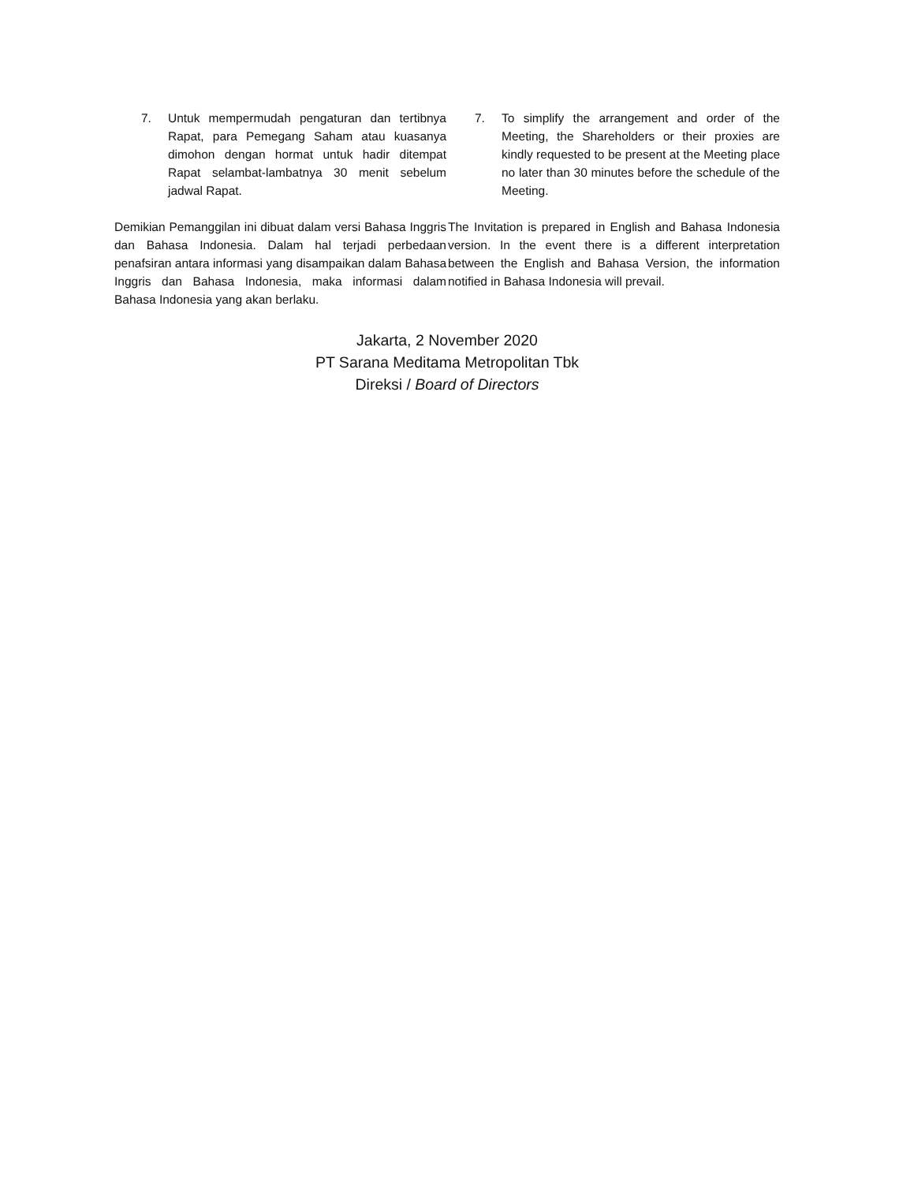7. Untuk mempermudah pengaturan dan tertibnya Rapat, para Pemegang Saham atau kuasanya dimohon dengan hormat untuk hadir ditempat Rapat selambat-lambatnya 30 menit sebelum jadwal Rapat.
7. To simplify the arrangement and order of the Meeting, the Shareholders or their proxies are kindly requested to be present at the Meeting place no later than 30 minutes before the schedule of the Meeting.
Demikian Pemanggilan ini dibuat dalam versi Bahasa Inggris dan Bahasa Indonesia. Dalam hal terjadi perbedaan penafsiran antara informasi yang disampaikan dalam Bahasa Inggris dan Bahasa Indonesia, maka informasi dalam Bahasa Indonesia yang akan berlaku.
The Invitation is prepared in English and Bahasa Indonesia version. In the event there is a different interpretation between the English and Bahasa Version, the information notified in Bahasa Indonesia will prevail.
Jakarta, 2 November 2020
PT Sarana Meditama Metropolitan Tbk
Direksi / Board of Directors